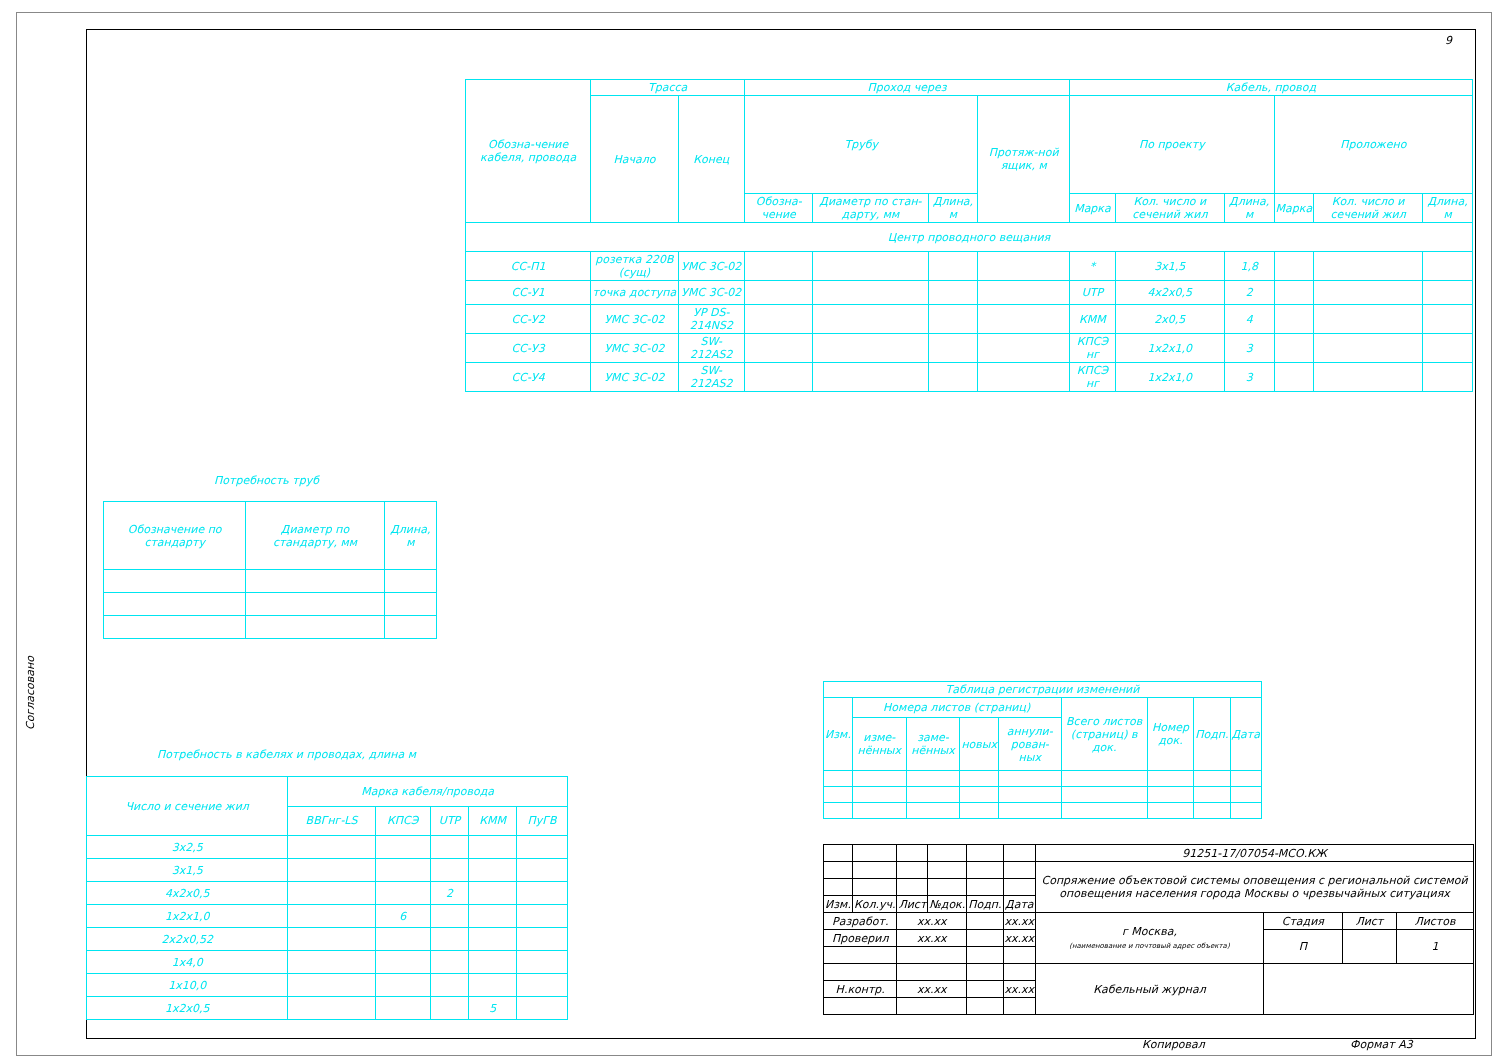9
| Обозна-чение кабеля, провода | Трасса | | Проход через | | | | Кабель, провод | | | | | |
| --- | --- | --- | --- | --- | --- | --- | --- | --- | --- | --- | --- | --- |
| | Начало | Конец | Трубу | | | Протяж-ной ящик, м | По проекту | | | Проложено | | |
| | | | Обозна-чение | Диаметр по стан-дарту, мм | Длина, м | | Марка | Кол. число и сечений жил | Длина, м | Марка | Кол. число и сечений жил | Длина, м |
| Центр проводного вещания | | | | | | | | | | | | |
| СС-П1 | розетка 220В (сущ) | УМС 3С-02 | | | | | * | 3x1,5 | 1,8 | | | |
| СС-У1 | точка доступа | УМС 3С-02 | | | | | UTP | 4x2x0,5 | 2 | | | |
| СС-У2 | УМС 3С-02 | УР DS-214NS2 | | | | | КММ | 2x0,5 | 4 | | | |
| СС-У3 | УМС 3С-02 | SW-212AS2 | | | | | КПСЭ нг | 1x2x1,0 | 3 | | | |
| СС-У4 | УМС 3С-02 | SW-212AS2 | | | | | КПСЭ нг | 1x2x1,0 | 3 | | | |
Потребность труб
| Обозначение по стандарту | Диаметр по стандарту, мм | Длина, м |
| --- | --- | --- |
Согласовано
Потребность в кабелях и проводах, длина м
| Число и сечение жил | Марка кабеля/провода | | | | |
| --- | --- | --- | --- | --- | --- |
| | ВВГнг-LS | КПСЭ | UTP | КММ | ПуГВ |
| 3x2,5 | | | | | |
| 3x1,5 | | | | | |
| 4x2x0,5 | | | 2 | | |
| 1x2x1,0 | | 6 | | | |
| 2x2x0,52 | | | | | |
| 1x4,0 | | | | | |
| 1x10,0 | | | | | |
| 1x2x0,5 | | | | 5 | |
| Таблица регистрации изменений | | | | | | | | |
| --- | --- | --- | --- | --- | --- | --- | --- | --- |
| Изм. | Номера листов (страниц) | | | | Всего листов (страниц) в док. | Номер док. | Подп. | Дата |
| | изме-нённых | заме-нённых | новых | аннули-рован-ных | | | | |
| | | | | | | 91251-17/07054-МСО.КЖ | | | |
| | | | | | | Сопряжение объектовой системы оповещения с региональной системой оповещения населения города Москвы о чрезвычайных ситуациях | | | |
| Изм. | Кол.уч. | Лист | №док. | Подп. | Дата | | | | |
| Разработ. | | xx.xx | | | xx.xx | г Москва, (наименование и почтовый адрес объекта) | Стадия | Лист | Листов |
| Проверил | | xx.xx | | | xx.xx | | П | | 1 |
| | | | | | | Кабельный журнал | | | |
| Н.контр. | | xx.xx | | | xx.xx | | | | |
Копировал Формат А3